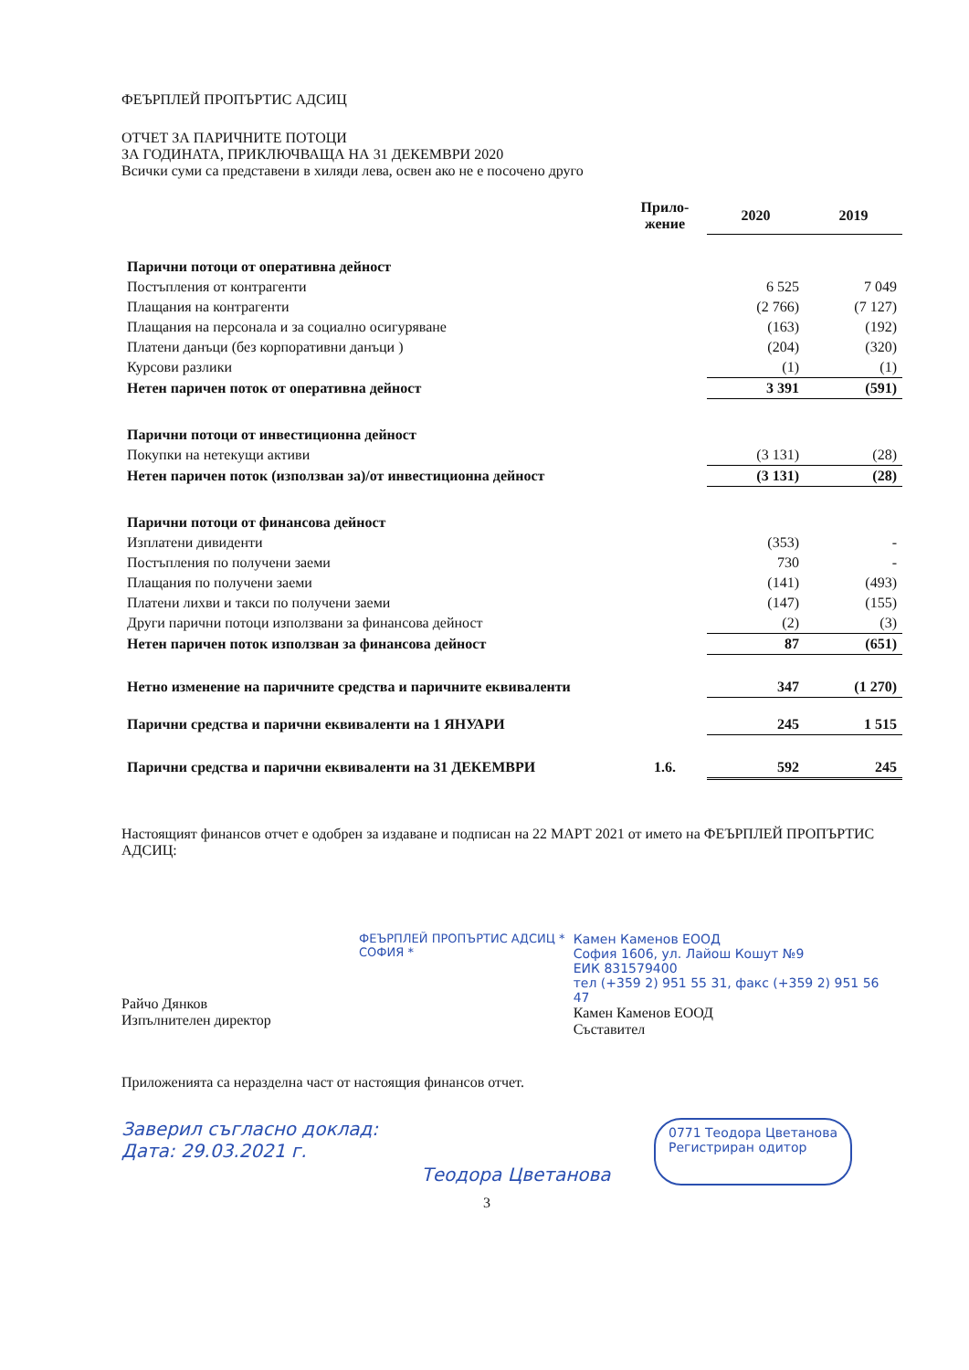ФЕЪРПЛЕЙ ПРОПЪРТИС АДСИЦ
ОТЧЕТ ЗА ПАРИЧНИТЕ ПОТОЦИ
ЗА ГОДИНАТА, ПРИКЛЮЧВАЩА НА 31 ДЕКЕМВРИ 2020
Всички суми са представени в хиляди лева, освен ако не е посочено друго
| | Прило- жение | 2020 | 2019 |
| --- | --- | --- | --- |
| Парични потоци от оперативна дейност | | | |
| Постъпления от контрагенти | | 6 525 | 7 049 |
| Плащания на контрагенти | | (2 766) | (7 127) |
| Плащания на персонала и за социално осигуряване | | (163) | (192) |
| Платени данъци (без корпоративни данъци ) | | (204) | (320) |
| Курсови разлики | | (1) | (1) |
| Нетен паричен поток от оперативна дейност | | 3 391 | (591) |
| Парични потоци от инвестиционна дейност | | | |
| Покупки на нетекущи активи | | (3 131) | (28) |
| Нетен паричен поток (използван за)/от инвестиционна дейност | | (3 131) | (28) |
| Парични потоци от финансова дейност | | | |
| Изплатени дивиденти | | (353) | - |
| Постъпления по получени заеми | | 730 | - |
| Плащания по получени заеми | | (141) | (493) |
| Платени лихви и такси по получени заеми | | (147) | (155) |
| Други парични потоци използвани за финансова дейност | | (2) | (3) |
| Нетен паричен поток използван за финансова дейност | | 87 | (651) |
| Нетно изменение на паричните средства и паричните еквиваленти | | 347 | (1 270) |
| Парични средства и парични еквиваленти на 1 ЯНУАРИ | | 245 | 1 515 |
| Парични средства и парични еквиваленти на 31 ДЕКЕМВРИ | 1.6. | 592 | 245 |
Настоящият финансов отчет е одобрен за издаване и подписан на 22 МАРТ 2021 от името на ФЕЪРПЛЕЙ ПРОПЪРТИС АДСИЦ:
ФЕЪРПЛЕЙ ПРОПЪРТИС АДСИЦ * СОФИЯ *
Райчо Дянков
Изпълнителен директор
Камен Каменов ЕООД
София 1606, ул. Лайош Кошут №9
ЕИК 831579400
тел (+359 2) 951 55 31, факс (+359 2) 951 56 47
Камен Каменов ЕООД
Съставител
Приложенията са неразделна част от настоящия финансов отчет.
Заверил съгласно доклад:
Дата: 29.03.2021 г.
Теодора Цветанова
0771 Теодора Цветанова
Регистриран одитор
3